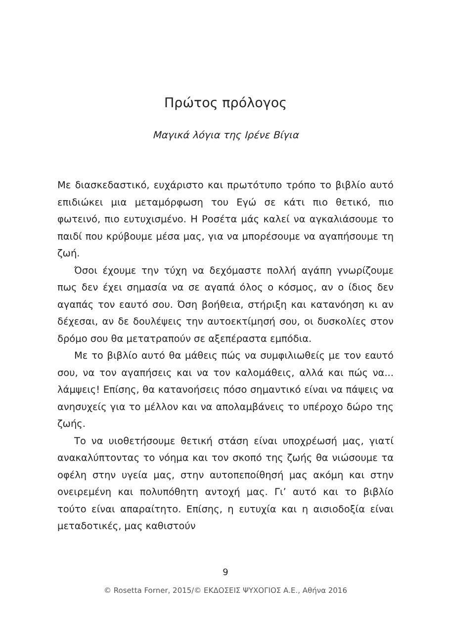Πρώτος πρόλογος
Μαγικά λόγια της Ιρένε Βίγια
Με διασκεδαστικό, ευχάριστο και πρωτότυπο τρόπο το βιβλίο αυτό επιδιώκει μια μεταμόρφωση του Εγώ σε κάτι πιο θετικό, πιο φωτεινό, πιο ευτυχισμένο. Η Ροσέτα μάς καλεί να αγκαλιάσουμε το παιδί που κρύβουμε μέσα μας, για να μπορέσουμε να αγαπήσουμε τη ζωή.
Όσοι έχουμε την τύχη να δεχόμαστε πολλή αγάπη γνωρίζουμε πως δεν έχει σημασία να σε αγαπά όλος ο κόσμος, αν ο ίδιος δεν αγαπάς τον εαυτό σου. Όση βοήθεια, στήριξη και κατανόηση κι αν δέχεσαι, αν δε δουλέψεις την αυτοεκτίμησή σου, οι δυσκολίες στον δρόμο σου θα μετατραπούν σε αξεπέραστα εμπόδια.
Με το βιβλίο αυτό θα μάθεις πώς να συμφιλιωθείς με τον εαυτό σου, να τον αγαπήσεις και να τον καλομάθεις, αλλά και πώς να... λάμψεις! Επίσης, θα κατανοήσεις πόσο σημαντικό είναι να πάψεις να ανησυχείς για το μέλλον και να απολαμβάνεις το υπέροχο δώρο της ζωής.
Το να υιοθετήσουμε θετική στάση είναι υποχρέωσή μας, γιατί ανακαλύπτοντας το νόημα και τον σκοπό της ζωής θα νιώσουμε τα οφέλη στην υγεία μας, στην αυτοπεποίθησή μας ακόμη και στην ονειρεμένη και πολυπόθητη αντοχή μας. Γι’ αυτό και το βιβλίο τούτο είναι απαραίτητο. Επίσης, η ευτυχία και η αισιοδοξία είναι μεταδοτικές, μας καθιστούν
9
© Rosetta Forner, 2015/© ΕΚΔΟΣΕΙΣ ΨΥΧΟΓΙΟΣ Α.Ε., Αθήνα 2016